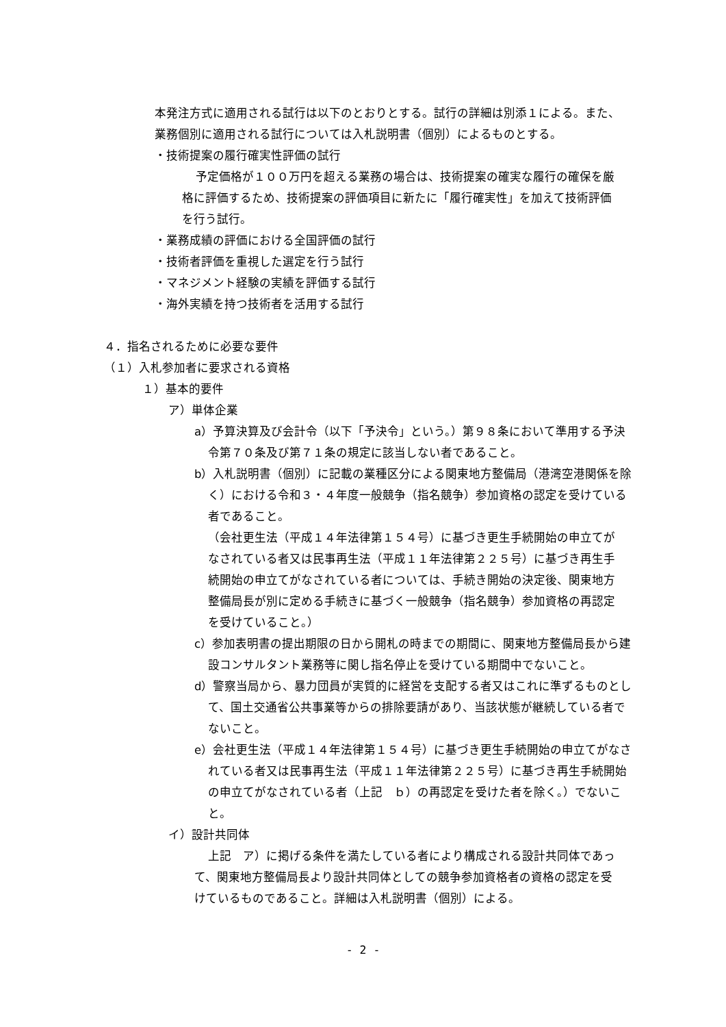本発注方式に適用される試行は以下のとおりとする。試行の詳細は別添１による。また、業務個別に適用される試行については入札説明書（個別）によるものとする。
・技術提案の履行確実性評価の試行
予定価格が１００万円を超える業務の場合は、技術提案の確実な履行の確保を厳格に評価するため、技術提案の評価項目に新たに「履行確実性」を加えて技術評価を行う試行。
・業務成績の評価における全国評価の試行
・技術者評価を重視した選定を行う試行
・マネジメント経験の実績を評価する試行
・海外実績を持つ技術者を活用する試行
４．指名されるために必要な要件
（１）入札参加者に要求される資格
１）基本的要件
ア）単体企業
a）予算決算及び会計令（以下「予決令」という。）第９８条において準用する予決令第７０条及び第７１条の規定に該当しない者であること。
b）入札説明書（個別）に記載の業種区分による関東地方整備局（港湾空港関係を除く）における令和３・４年度一般競争（指名競争）参加資格の認定を受けている者であること。
（会社更生法（平成１４年法律第１５４号）に基づき更生手続開始の申立てがなされている者又は民事再生法（平成１１年法律第２２５号）に基づき再生手続開始の申立てがなされている者については、手続き開始の決定後、関東地方整備局長が別に定める手続きに基づく一般競争（指名競争）参加資格の再認定を受けていること。）
c）参加表明書の提出期限の日から開札の時までの期間に、関東地方整備局長から建設コンサルタント業務等に関し指名停止を受けている期間中でないこと。
d）警察当局から、暴力団員が実質的に経営を支配する者又はこれに準ずるものとして、国土交通省公共事業等からの排除要請があり、当該状態が継続している者でないこと。
e）会社更生法（平成１４年法律第１５４号）に基づき更生手続開始の申立てがなされている者又は民事再生法（平成１１年法律第２２５号）に基づき再生手続開始の申立てがなされている者（上記　ｂ）の再認定を受けた者を除く。）でないこと。
イ）設計共同体
上記　ア）に掲げる条件を満たしている者により構成される設計共同体であって、関東地方整備局長より設計共同体としての競争参加資格者の資格の認定を受けているものであること。詳細は入札説明書（個別）による。
- 2 -